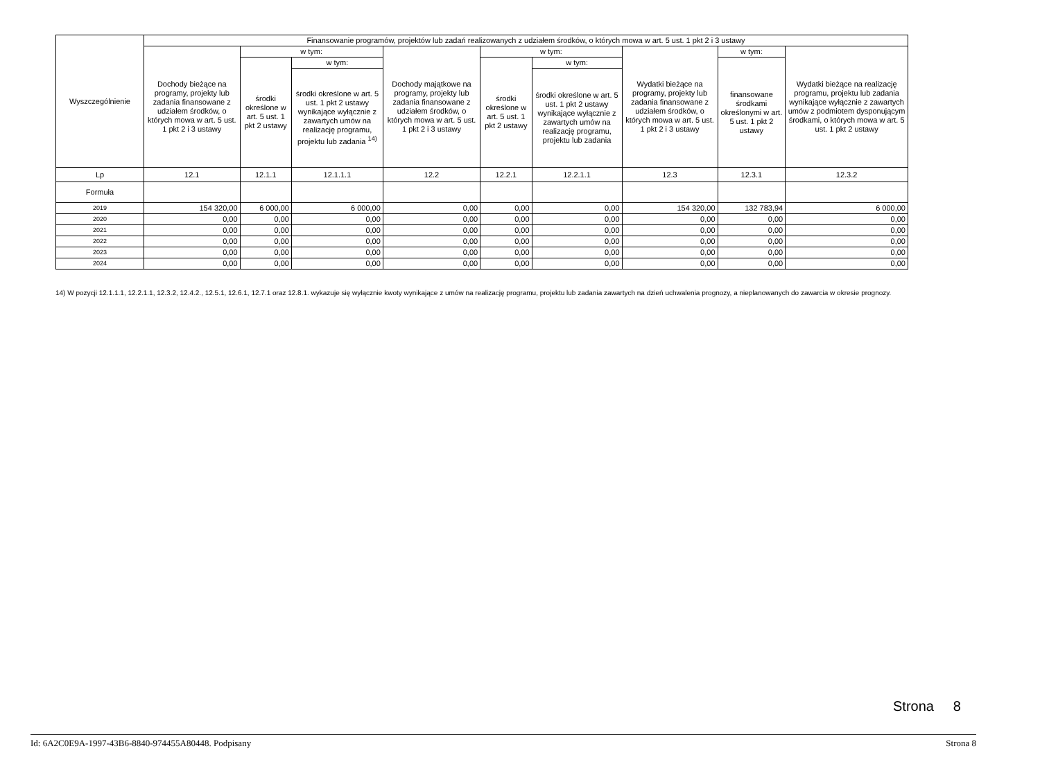| Wyszczególnienie | Finansowanie programów, projektów lub zadań realizowanych z udziałem środków, o których mowa w art. 5 ust. 1 pkt 2 i 3 ustawy | | | | | | | | |
| --- | --- | --- | --- | --- | --- | --- | --- | --- | --- |
| | Dochody bieżące na programy, projekty lub zadania finansowane z udziałem środków, o których mowa w art. 5 ust. 1 pkt 2 i 3 ustawy | w tym: | | Dochody majątkowe na programy, projekty lub zadania finansowane z udziałem środków, o których mowa w art. 5 ust. 1 pkt 2 i 3 ustawy | w tym: | | Wydatki bieżące na programy, projekty lub zadania finansowane z udziałem środków, o których mowa w art. 5 ust. 1 pkt 2 i 3 ustawy | w tym: | Wydatki bieżące na realizację programu, projektu lub zadania wynikające wyłącznie z zawartych umów z podmiotem dysponującym środkami, o których mowa w art. 5 ust. 1 pkt 2 ustawy |
| | | środki określone w art. 5 ust. 1 pkt 2 ustawy | w tym: | | środki określone w art. 5 ust. 1 pkt 2 ustawy | w tym: | | finansowane środkami określonymi w art. 5 ust. 1 pkt 2 ustawy | |
| | | | środki określone w art. 5 ust. 1 pkt 2 ustawy wynikające wyłącznie z zawartych umów na realizację programu, projektu lub zadania <sup>14)</sup> | | | środki określone w art. 5 ust. 1 pkt 2 ustawy wynikające wyłącznie z zawartych umów na realizację programu, projektu lub zadania | | | |
| Lp | 12.1 | 12.1.1 | 12.1.1.1 | 12.2 | 12.2.1 | 12.2.1.1 | 12.3 | 12.3.1 | 12.3.2 |
| Formuła | | | | | | | | | |
| 2019 | 154 320,00 | 6 000,00 | 6 000,00 | 0,00 | 0,00 | 0,00 | 154 320,00 | 132 783,94 | 6 000,00 |
| 2020 | 0,00 | 0,00 | 0,00 | 0,00 | 0,00 | 0,00 | 0,00 | 0,00 | 0,00 |
| 2021 | 0,00 | 0,00 | 0,00 | 0,00 | 0,00 | 0,00 | 0,00 | 0,00 | 0,00 |
| 2022 | 0,00 | 0,00 | 0,00 | 0,00 | 0,00 | 0,00 | 0,00 | 0,00 | 0,00 |
| 2023 | 0,00 | 0,00 | 0,00 | 0,00 | 0,00 | 0,00 | 0,00 | 0,00 | 0,00 |
| 2024 | 0,00 | 0,00 | 0,00 | 0,00 | 0,00 | 0,00 | 0,00 | 0,00 | 0,00 |
14) W pozycji 12.1.1.1, 12.2.1.1, 12.3.2, 12.4.2., 12.5.1, 12.6.1, 12.7.1 oraz 12.8.1. wykazuje się wyłącznie kwoty wynikające z umów na realizację programu, projektu lub zadania zawartych na dzień uchwalenia prognozy, a nieplanowanych do zawarcia w okresie prognozy.
Strona 8
Id: 6A2C0E9A-1997-43B6-8840-974455A80448. Podpisany Strona 8